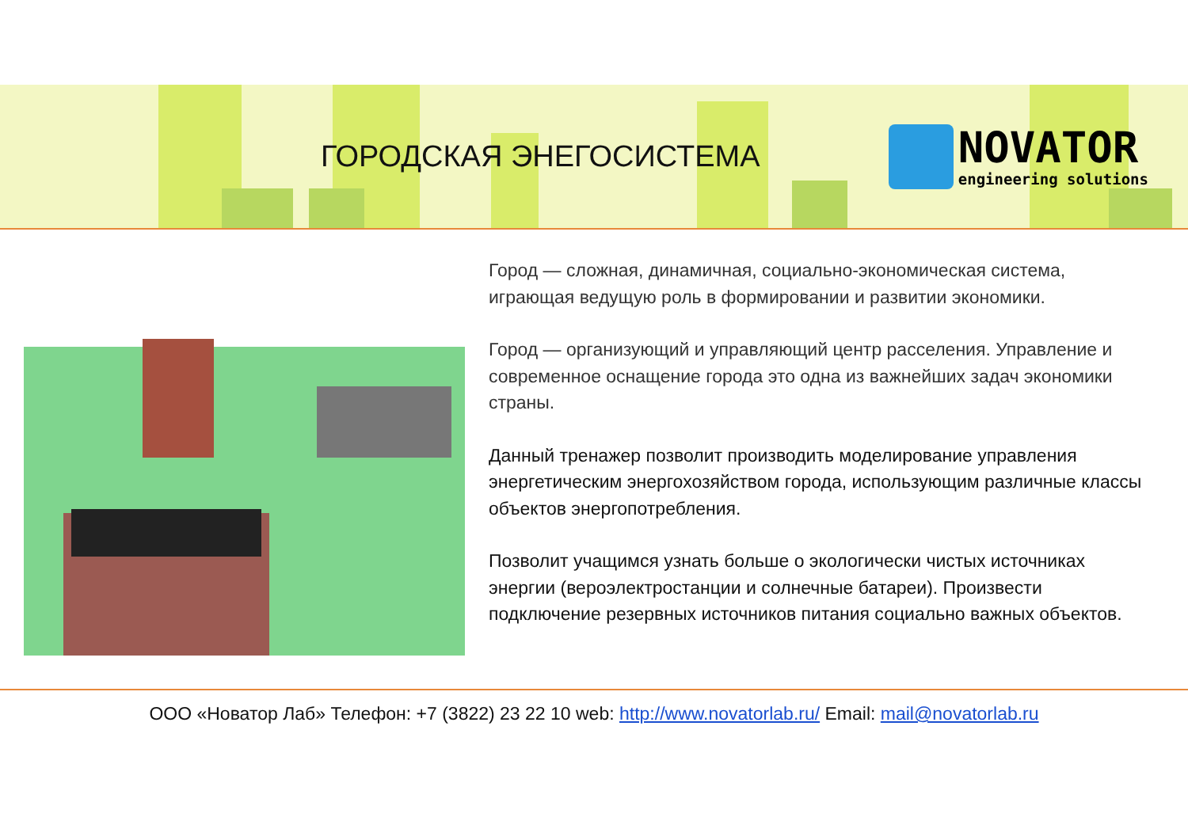ГОРОДСКАЯ ЭНЕГОСИСТЕМА
NOVATOR
engineering solutions
Город — сложная, динамичная, социально-экономическая система, играющая ведущую роль в формировании и развитии экономики.
Город — организующий и управляющий центр расселения. Управление и современное оснащение города это одна из важнейших задач экономики страны.
Данный тренажер позволит производить моделирование управления энергетическим энергохозяйством города, использующим различные классы объектов энергопотребления.
Позволит учащимся узнать больше о экологически чистых источниках энергии (вероэлектростанции и солнечные батареи). Произвести подключение резервных источников питания социально важных объектов.
ООО «Новатор Лаб» Телефон: +7 (3822) 23 22 10 web: http://www.novatorlab.ru/ Email: mail@novatorlab.ru